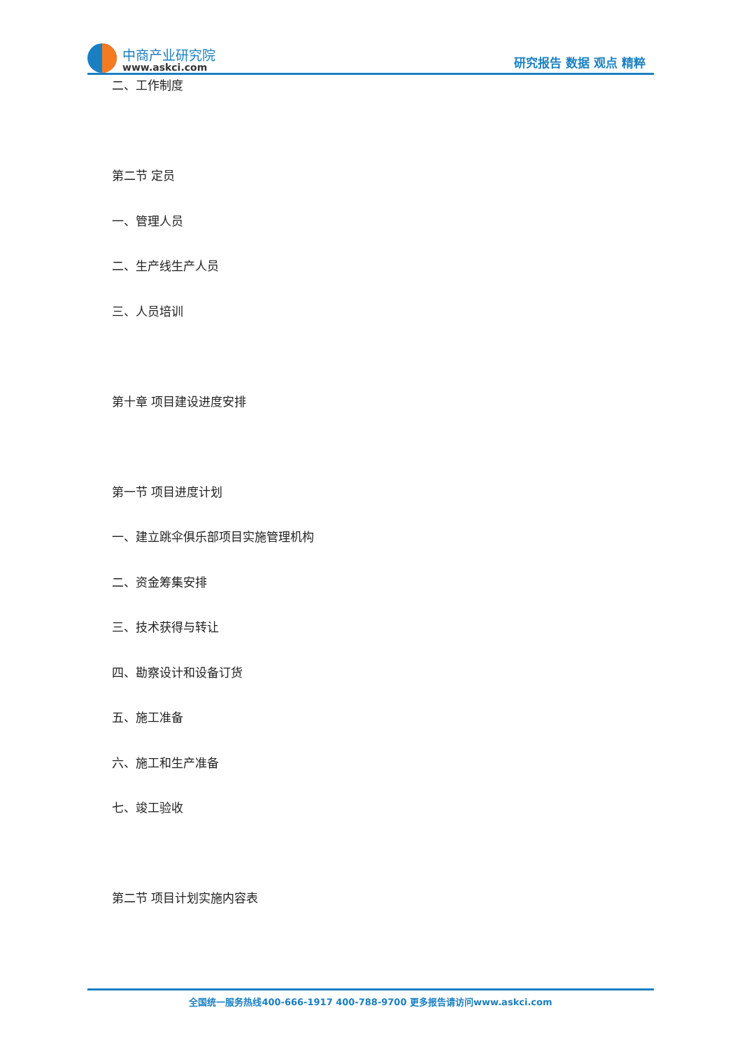中商产业研究院
www.askci.com
研究报告 数据 观点 精粹
二、工作制度
第二节 定员
一、管理人员
二、生产线生产人员
三、人员培训
第十章 项目建设进度安排
第一节 项目进度计划
一、建立跳伞俱乐部项目实施管理机构
二、资金筹集安排
三、技术获得与转让
四、勘察设计和设备订货
五、施工准备
六、施工和生产准备
七、竣工验收
第二节 项目计划实施内容表
全国统一服务热线400-666-1917 400-788-9700 更多报告请访问www.askci.com